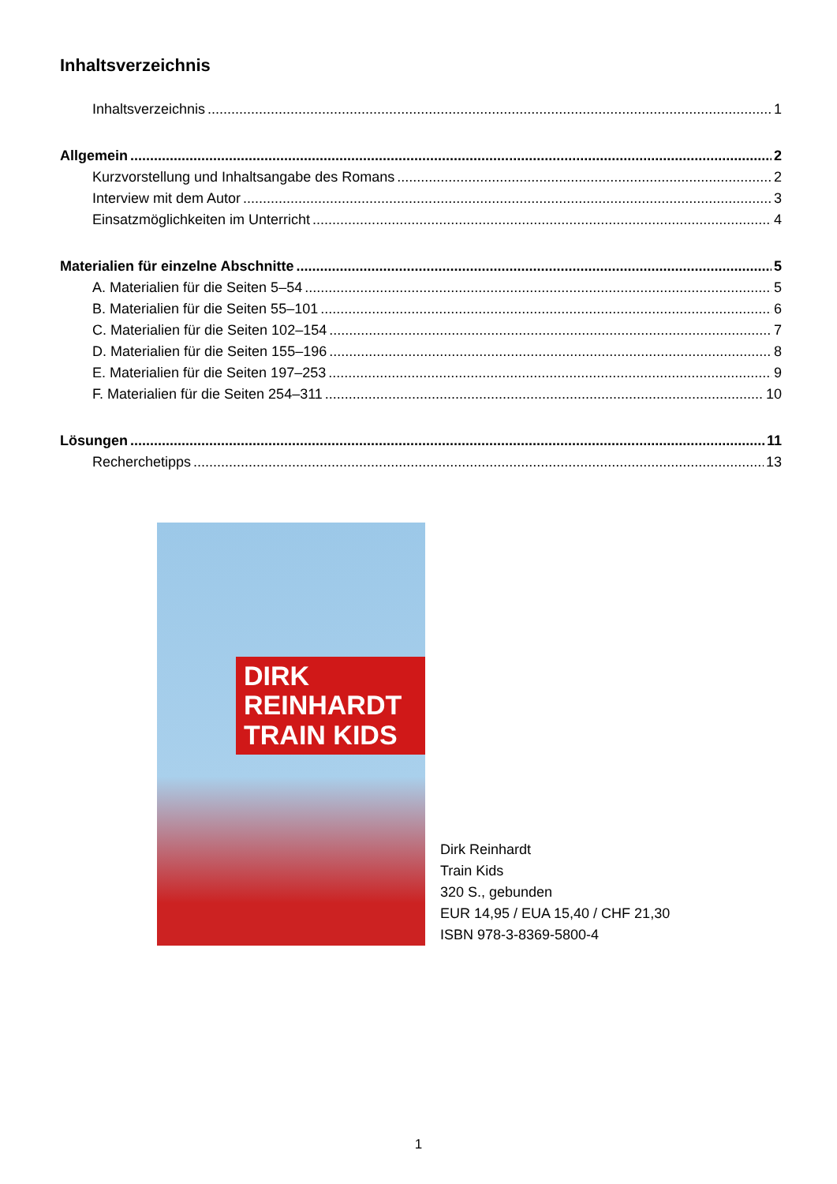Inhaltsverzeichnis
Inhaltsverzeichnis 1
Allgemein 2
Kurzvorstellung und Inhaltsangabe des Romans 2
Interview mit dem Autor 3
Einsatzmöglichkeiten im Unterricht 4
Materialien für einzelne Abschnitte 5
A. Materialien für die Seiten 5–54 5
B. Materialien für die Seiten 55–101 6
C. Materialien für die Seiten 102–154 7
D. Materialien für die Seiten 155–196 8
E. Materialien für die Seiten 197–253 9
F. Materialien für die Seiten 254–311 10
Lösungen 11
Recherchetipps 13
DIRK REINHARDT
TRAIN KIDS
Dirk Reinhardt
Train Kids
320 S., gebunden
EUR 14,95 / EUA 15,40 / CHF 21,30
ISBN 978-3-8369-5800-4
1